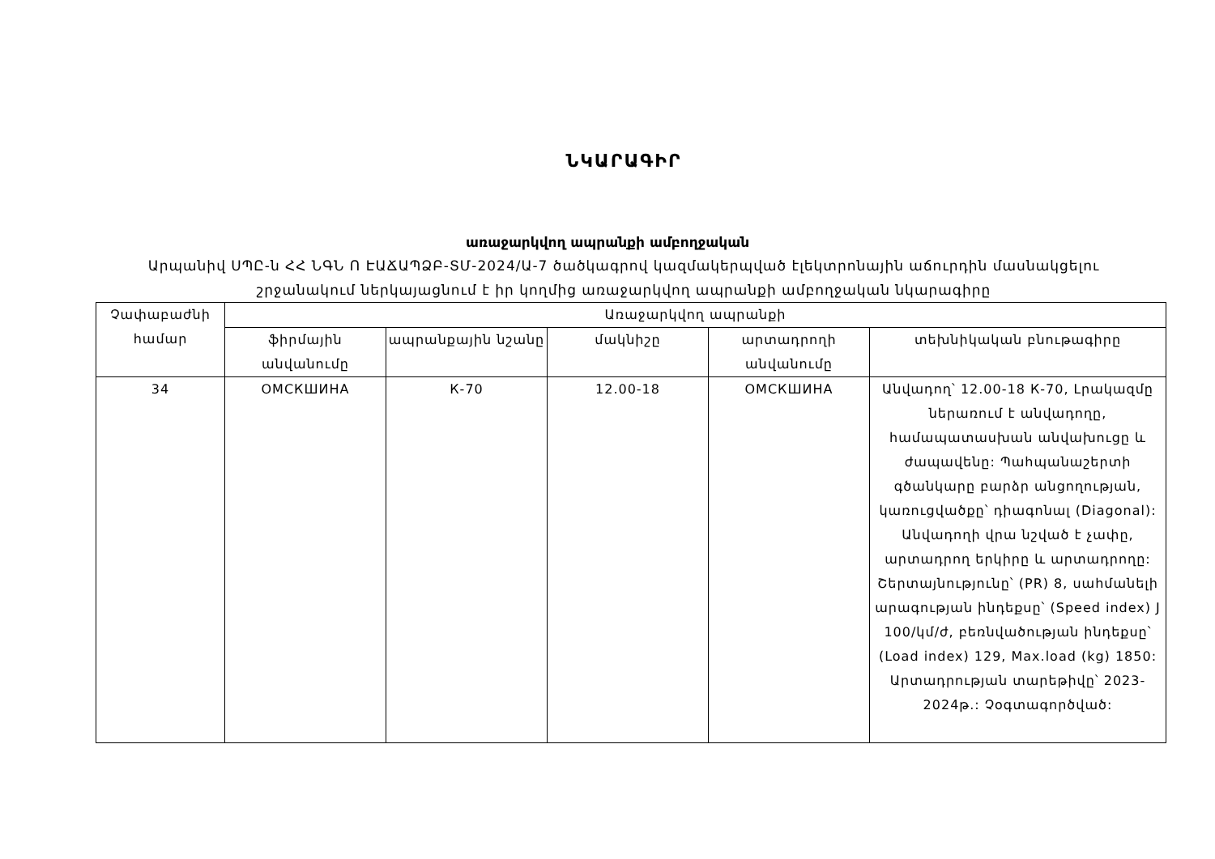ՆԿԱՐԱԳԻՐ
առաջարկվող ապրանքի ամբողջական
Արպանիվ ՍՊԸ-ն ՀՀ ՆԳՆ Ո ԷԱՃԱՊՁԲ-ՏՄ-2024/Ա-7 ծածկագրով կազմակերպված էլեկտրոնային աճուրդին մասնակցելու շրջանակում ներկայացնում է իր կողմից առաջարկվող ապրանքի ամբողջական նկարագիրը
| Չափաբաժնի համար | Առաջարկվող ապրանքի | | | | |
| --- | --- | --- | --- | --- | --- |
| | ֆիրմային անվանումը | ապրանքային նշանը | մակնիշը | արտադրողի անվանումը | տեխնիկական բնութագիրը |
| 34 | ОМСКШИНА | К-70 | 12.00-18 | ОМСКШИНА | Անվադող՝ 12.00-18 К-70, Լրակազմը ներառում է անվադողը, համապատասխան անվախուցը և ժապավենը: Պահպանաշերտի գծանկարը բարձր անցողության, կառուցվածքը՝ դիագոնալ (Diagonal): Անվադողի վրա նշված է չափը, արտադրող երկիրը և արտադրողը: Շերտայնությունը՝ (PR) 8, սահմանելի արագության ինդեքսը՝ (Speed index) J 100/կմ/ժ, բեռնվածության ինդեքսը՝ (Load index) 129, Max.load (kg) 1850: Արտադրության տարեթիվը՝ 2023-2024թ.: Չօգտագործված: |